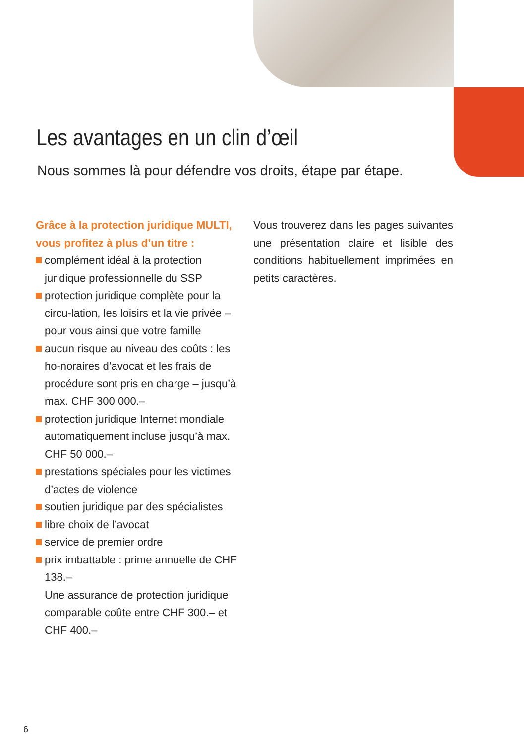Les avantages en un clin d’œil
Nous sommes là pour défendre vos droits, étape par étape.
Grâce à la protection juridique MULTI, vous profitez à plus d’un titre :
complément idéal à la protection juridique professionnelle du SSP
protection juridique complète pour la circu-lation, les loisirs et la vie privée – pour vous ainsi que votre famille
aucun risque au niveau des coûts : les ho-noraires d’avocat et les frais de procédure sont pris en charge – jusqu’à max. CHF 300 000.–
protection juridique Internet mondiale automatiquement incluse jusqu’à max. CHF 50 000.–
prestations spéciales pour les victimes d’actes de violence
soutien juridique par des spécialistes
libre choix de l’avocat
service de premier ordre
prix imbattable : prime annuelle de CHF 138.–
Une assurance de protection juridique comparable coûte entre CHF 300.– et CHF 400.–
Vous trouverez dans les pages suivantes une présentation claire et lisible des conditions habituellement imprimées en petits caractères.
6